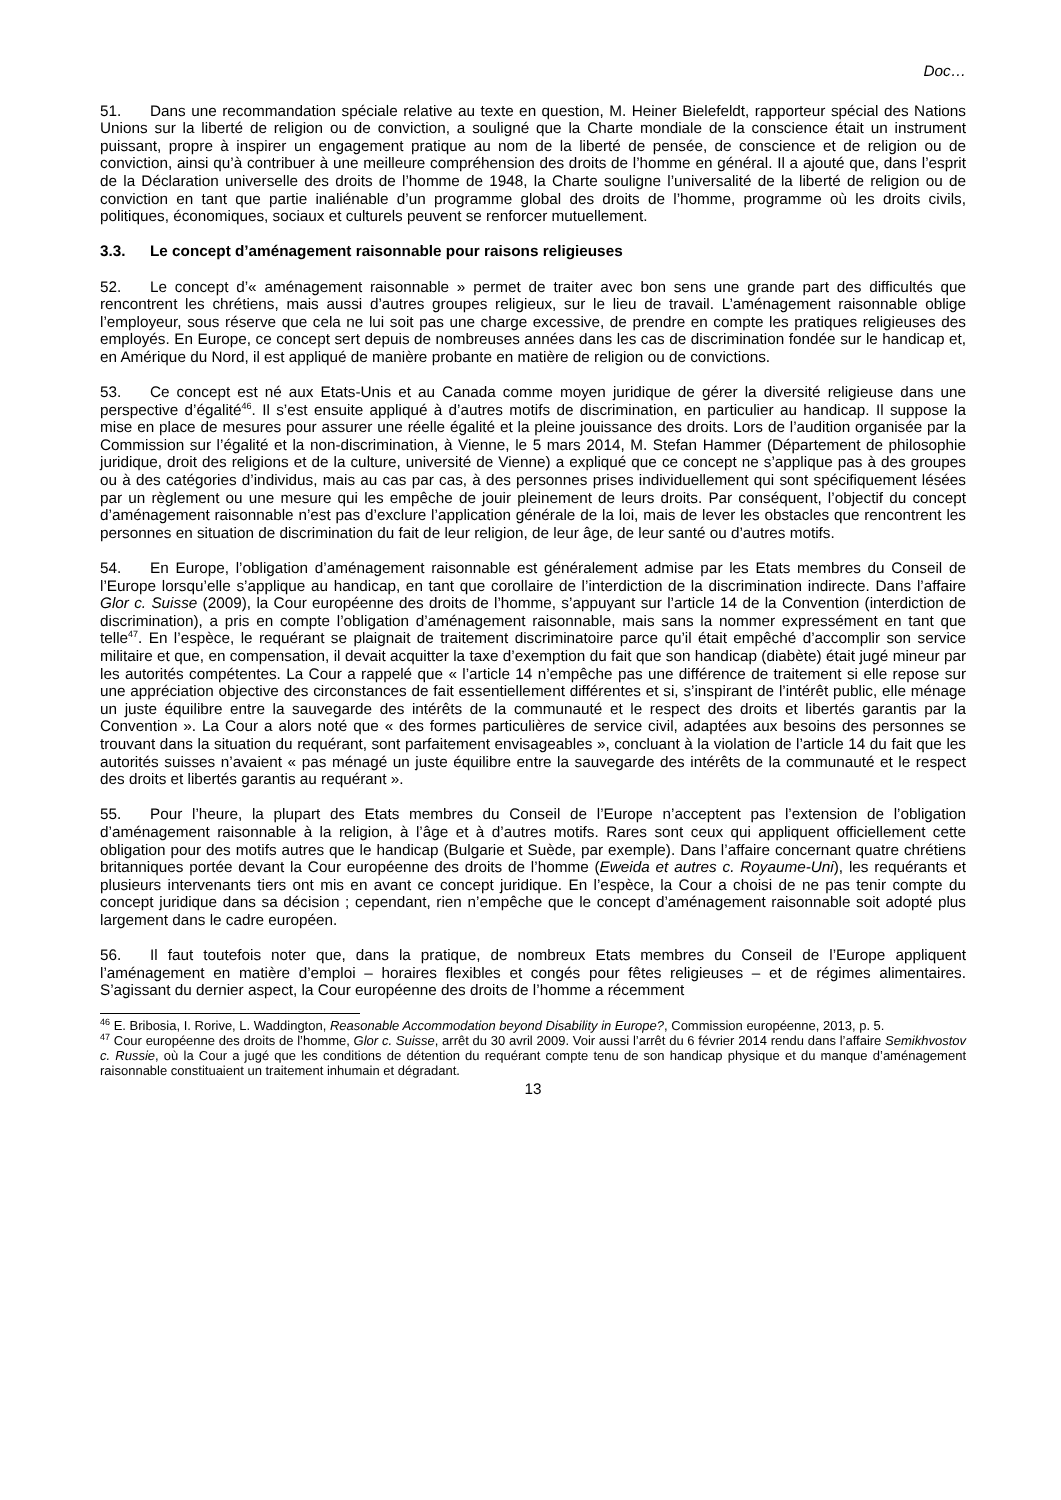Doc…
51. Dans une recommandation spéciale relative au texte en question, M. Heiner Bielefeldt, rapporteur spécial des Nations Unions sur la liberté de religion ou de conviction, a souligné que la Charte mondiale de la conscience était un instrument puissant, propre à inspirer un engagement pratique au nom de la liberté de pensée, de conscience et de religion ou de conviction, ainsi qu’à contribuer à une meilleure compréhension des droits de l’homme en général. Il a ajouté que, dans l’esprit de la Déclaration universelle des droits de l’homme de 1948, la Charte souligne l’universalité de la liberté de religion ou de conviction en tant que partie inaliénable d’un programme global des droits de l’homme, programme où les droits civils, politiques, économiques, sociaux et culturels peuvent se renforcer mutuellement.
3.3. Le concept d’aménagement raisonnable pour raisons religieuses
52. Le concept d’« aménagement raisonnable » permet de traiter avec bon sens une grande part des difficultés que rencontrent les chrétiens, mais aussi d’autres groupes religieux, sur le lieu de travail. L’aménagement raisonnable oblige l’employeur, sous réserve que cela ne lui soit pas une charge excessive, de prendre en compte les pratiques religieuses des employés. En Europe, ce concept sert depuis de nombreuses années dans les cas de discrimination fondée sur le handicap et, en Amérique du Nord, il est appliqué de manière probante en matière de religion ou de convictions.
53. Ce concept est né aux Etats-Unis et au Canada comme moyen juridique de gérer la diversité religieuse dans une perspective d’égalité<sup>46</sup>. Il s’est ensuite appliqué à d’autres motifs de discrimination, en particulier au handicap. Il suppose la mise en place de mesures pour assurer une réelle égalité et la pleine jouissance des droits. Lors de l’audition organisée par la Commission sur l’égalité et la non-discrimination, à Vienne, le 5 mars 2014, M. Stefan Hammer (Département de philosophie juridique, droit des religions et de la culture, université de Vienne) a expliqué que ce concept ne s’applique pas à des groupes ou à des catégories d’individus, mais au cas par cas, à des personnes prises individuellement qui sont spécifiquement lésées par un règlement ou une mesure qui les empêche de jouir pleinement de leurs droits. Par conséquent, l’objectif du concept d’aménagement raisonnable n’est pas d’exclure l’application générale de la loi, mais de lever les obstacles que rencontrent les personnes en situation de discrimination du fait de leur religion, de leur âge, de leur santé ou d’autres motifs.
54. En Europe, l’obligation d’aménagement raisonnable est généralement admise par les Etats membres du Conseil de l’Europe lorsqu’elle s’applique au handicap, en tant que corollaire de l’interdiction de la discrimination indirecte. Dans l’affaire Glor c. Suisse (2009), la Cour européenne des droits de l’homme, s’appuyant sur l’article 14 de la Convention (interdiction de discrimination), a pris en compte l’obligation d’aménagement raisonnable, mais sans la nommer expressément en tant que telle<sup>47</sup>. En l’espèce, le requérant se plaignait de traitement discriminatoire parce qu’il était empêché d’accomplir son service militaire et que, en compensation, il devait acquitter la taxe d’exemption du fait que son handicap (diabète) était jugé mineur par les autorités compétentes. La Cour a rappelé que « l’article 14 n’empêche pas une différence de traitement si elle repose sur une appréciation objective des circonstances de fait essentiellement différentes et si, s’inspirant de l’intérêt public, elle ménage un juste équilibre entre la sauvegarde des intérêts de la communauté et le respect des droits et libertés garantis par la Convention ». La Cour a alors noté que « des formes particulières de service civil, adaptées aux besoins des personnes se trouvant dans la situation du requérant, sont parfaitement envisageables », concluant à la violation de l’article 14 du fait que les autorités suisses n’avaient « pas ménagé un juste équilibre entre la sauvegarde des intérêts de la communauté et le respect des droits et libertés garantis au requérant ».
55. Pour l’heure, la plupart des Etats membres du Conseil de l’Europe n’acceptent pas l’extension de l’obligation d’aménagement raisonnable à la religion, à l’âge et à d’autres motifs. Rares sont ceux qui appliquent officiellement cette obligation pour des motifs autres que le handicap (Bulgarie et Suède, par exemple). Dans l’affaire concernant quatre chrétiens britanniques portée devant la Cour européenne des droits de l’homme (Eweida et autres c. Royaume-Uni), les requérants et plusieurs intervenants tiers ont mis en avant ce concept juridique. En l’espèce, la Cour a choisi de ne pas tenir compte du concept juridique dans sa décision ; cependant, rien n’empêche que le concept d’aménagement raisonnable soit adopté plus largement dans le cadre européen.
56. Il faut toutefois noter que, dans la pratique, de nombreux Etats membres du Conseil de l’Europe appliquent l’aménagement en matière d’emploi – horaires flexibles et congés pour fêtes religieuses – et de régimes alimentaires. S’agissant du dernier aspect, la Cour européenne des droits de l’homme a récemment
<sup>46</sup> E. Bribosia, I. Rorive, L. Waddington, Reasonable Accommodation beyond Disability in Europe?, Commission européenne, 2013, p. 5.
<sup>47</sup> Cour européenne des droits de l’homme, Glor c. Suisse, arrêt du 30 avril 2009. Voir aussi l’arrêt du 6 février 2014 rendu dans l’affaire Semikhvostov c. Russie, où la Cour a jugé que les conditions de détention du requérant compte tenu de son handicap physique et du manque d’aménagement raisonnable constituaient un traitement inhumain et dégradant.
13